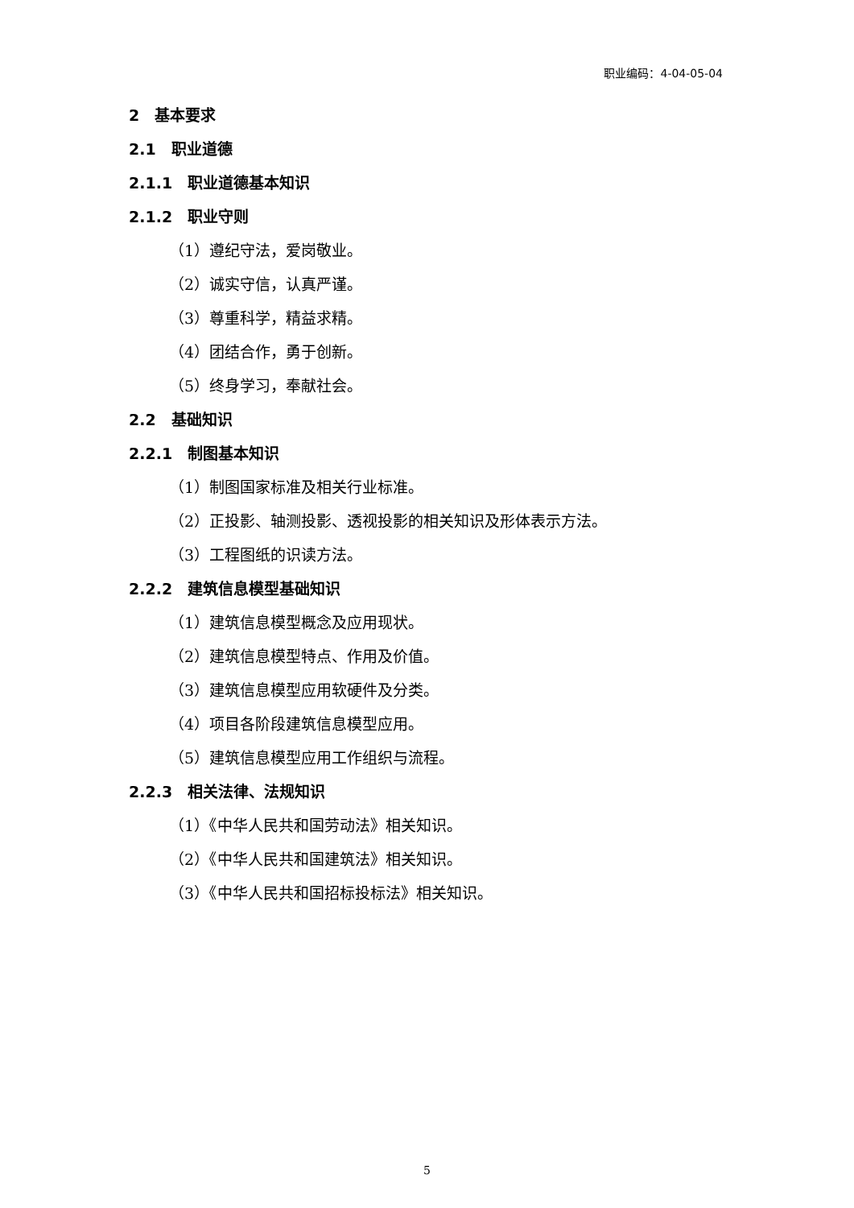职业编码：4-04-05-04
2　基本要求
2.1　职业道德
2.1.1　职业道德基本知识
2.1.2　职业守则
（1）遵纪守法，爱岗敬业。
（2）诚实守信，认真严谨。
（3）尊重科学，精益求精。
（4）团结合作，勇于创新。
（5）终身学习，奉献社会。
2.2　基础知识
2.2.1　制图基本知识
（1）制图国家标准及相关行业标准。
（2）正投影、轴测投影、透视投影的相关知识及形体表示方法。
（3）工程图纸的识读方法。
2.2.2　建筑信息模型基础知识
（1）建筑信息模型概念及应用现状。
（2）建筑信息模型特点、作用及价值。
（3）建筑信息模型应用软硬件及分类。
（4）项目各阶段建筑信息模型应用。
（5）建筑信息模型应用工作组织与流程。
2.2.3　相关法律、法规知识
（1）《中华人民共和国劳动法》相关知识。
（2）《中华人民共和国建筑法》相关知识。
（3）《中华人民共和国招标投标法》相关知识。
5